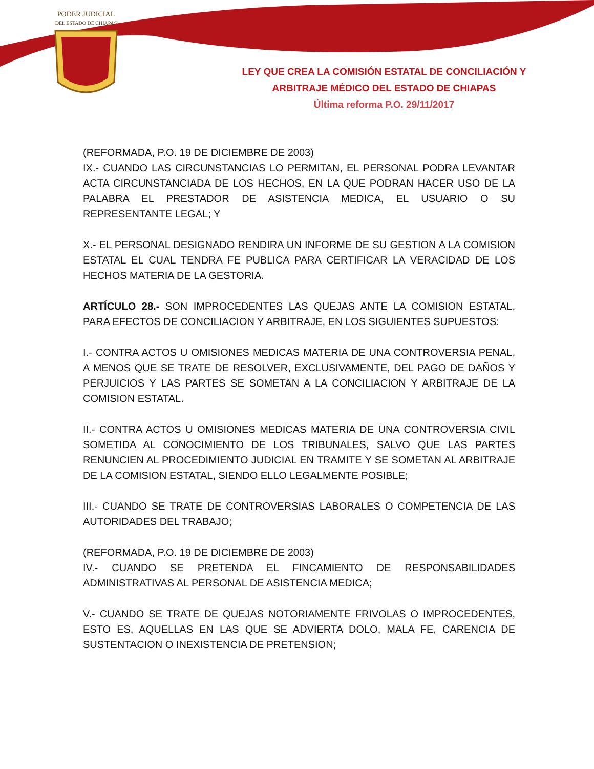PODER JUDICIAL
DEL ESTADO DE CHIAPAS
LEY QUE CREA LA COMISIÓN ESTATAL DE CONCILIACIÓN Y ARBITRAJE MÉDICO DEL ESTADO DE CHIAPAS
Última reforma P.O. 29/11/2017
(REFORMADA, P.O. 19 DE DICIEMBRE DE 2003)
IX.- CUANDO LAS CIRCUNSTANCIAS LO PERMITAN, EL PERSONAL PODRA LEVANTAR ACTA CIRCUNSTANCIADA DE LOS HECHOS, EN LA QUE PODRAN HACER USO DE LA PALABRA EL PRESTADOR DE ASISTENCIA MEDICA, EL USUARIO O SU REPRESENTANTE LEGAL; Y
X.- EL PERSONAL DESIGNADO RENDIRA UN INFORME DE SU GESTION A LA COMISION ESTATAL EL CUAL TENDRA FE PUBLICA PARA CERTIFICAR LA VERACIDAD DE LOS HECHOS MATERIA DE LA GESTORIA.
ARTÍCULO 28.- SON IMPROCEDENTES LAS QUEJAS ANTE LA COMISION ESTATAL, PARA EFECTOS DE CONCILIACION Y ARBITRAJE, EN LOS SIGUIENTES SUPUESTOS:
I.- CONTRA ACTOS U OMISIONES MEDICAS MATERIA DE UNA CONTROVERSIA PENAL, A MENOS QUE SE TRATE DE RESOLVER, EXCLUSIVAMENTE, DEL PAGO DE DAÑOS Y PERJUICIOS Y LAS PARTES SE SOMETAN A LA CONCILIACION Y ARBITRAJE DE LA COMISION ESTATAL.
II.- CONTRA ACTOS U OMISIONES MEDICAS MATERIA DE UNA CONTROVERSIA CIVIL SOMETIDA AL CONOCIMIENTO DE LOS TRIBUNALES, SALVO QUE LAS PARTES RENUNCIEN AL PROCEDIMIENTO JUDICIAL EN TRAMITE Y SE SOMETAN AL ARBITRAJE DE LA COMISION ESTATAL, SIENDO ELLO LEGALMENTE POSIBLE;
III.- CUANDO SE TRATE DE CONTROVERSIAS LABORALES O COMPETENCIA DE LAS AUTORIDADES DEL TRABAJO;
(REFORMADA, P.O. 19 DE DICIEMBRE DE 2003)
IV.- CUANDO SE PRETENDA EL FINCAMIENTO DE RESPONSABILIDADES ADMINISTRATIVAS AL PERSONAL DE ASISTENCIA MEDICA;
V.- CUANDO SE TRATE DE QUEJAS NOTORIAMENTE FRIVOLAS O IMPROCEDENTES, ESTO ES, AQUELLAS EN LAS QUE SE ADVIERTA DOLO, MALA FE, CARENCIA DE SUSTENTACION O INEXISTENCIA DE PRETENSION;